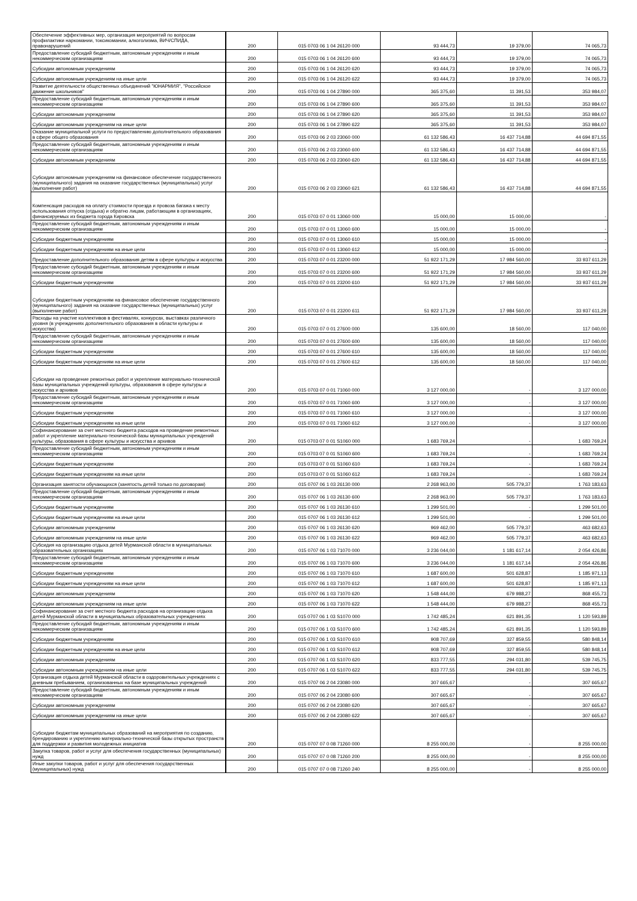| Обеспечение эффективных мер, организация мероприятий по вопросам профилактики наркомании, токсикомании, алкоголизма, ВИЧ/СПИДА, правонарушений | 200 | 015 0703 06 1 04 26120 000 | 93 444,73 | 19 379,00 | 74 065,73 |
| Предоставление субсидий бюджетным, автономным учреждениям и иным некоммерческим организациям | 200 | 015 0703 06 1 04 26120 600 | 93 444,73 | 19 379,00 | 74 065,73 |
| Субсидии автономным учреждениям | 200 | 015 0703 06 1 04 26120 620 | 93 444,73 | 19 379,00 | 74 065,73 |
| Субсидии автономным учреждениям на иные цели | 200 | 015 0703 06 1 04 26120 622 | 93 444,73 | 19 379,00 | 74 065,73 |
| Развитие деятельности общественных объединений "ЮНАРМИЯ", "Российское движение школьников" | 200 | 015 0703 06 1 04 27890 000 | 365 375,60 | 11 391,53 | 353 984,07 |
| Предоставление субсидий бюджетным, автономным учреждениям и иным некоммерческим организациям | 200 | 015 0703 06 1 04 27890 600 | 365 375,60 | 11 391,53 | 353 984,07 |
| Субсидии автономным учреждениям | 200 | 015 0703 06 1 04 27890 620 | 365 375,60 | 11 391,53 | 353 984,07 |
| Субсидии автономным учреждениям на иные цели | 200 | 015 0703 06 1 04 27890 622 | 365 375,60 | 11 391,53 | 353 984,07 |
| Оказание муниципальной услуги по предоставлению дополнительного образования в сфере общего образования | 200 | 015 0703 06 2 03 23060 000 | 61 132 586,43 | 16 437 714,88 | 44 694 871,55 |
| Предоставление субсидий бюджетным, автономным учреждениям и иным некоммерческим организациям | 200 | 015 0703 06 2 03 23060 600 | 61 132 586,43 | 16 437 714,88 | 44 694 871,55 |
| Субсидии автономным учреждениям | 200 | 015 0703 06 2 03 23060 620 | 61 132 586,43 | 16 437 714,88 | 44 694 871,55 |
| Субсидии автономным учреждениям на финансовое обеспечение государственного (муниципального) задания на оказание государственных (муниципальных) услуг (выполнение работ) | 200 | 015 0703 06 2 03 23060 621 | 61 132 586,43 | 16 437 714,88 | 44 694 871,55 |
| Компенсация расходов на оплату стоимости проезда и провоза багажа к месту использования отпуска (отдыха) и обратно лицам, работающим в организациях, финансируемых из бюджета города Кировска | 200 | 015 0703 07 0 01 13060 000 | 15 000,00 | 15 000,00 | - |
| Предоставление субсидий бюджетным, автономным учреждениям и иным некоммерческим организациям | 200 | 015 0703 07 0 01 13060 600 | 15 000,00 | 15 000,00 | - |
| Субсидии бюджетным учреждениям | 200 | 015 0703 07 0 01 13060 610 | 15 000,00 | 15 000,00 | - |
| Субсидии бюджетным учреждениям на иные цели | 200 | 015 0703 07 0 01 13060 612 | 15 000,00 | 15 000,00 | - |
| Предоставление дополнительного образования детям в сфере культуры и искусства | 200 | 015 0703 07 0 01 23200 000 | 51 922 171,29 | 17 984 560,00 | 33 937 611,29 |
| Предоставление субсидий бюджетным, автономным учреждениям и иным некоммерческим организациям | 200 | 015 0703 07 0 01 23200 600 | 51 922 171,29 | 17 984 560,00 | 33 937 611,29 |
| Субсидии бюджетным учреждениям | 200 | 015 0703 07 0 01 23200 610 | 51 922 171,29 | 17 984 560,00 | 33 937 611,29 |
| Субсидии бюджетным учреждениям на финансовое обеспечение государственного (муниципального) задания на оказание государственных (муниципальных) услуг (выполнение работ) | 200 | 015 0703 07 0 01 23200 611 | 51 922 171,29 | 17 984 560,00 | 33 937 611,29 |
| Расходы на участие коллективов в фестивалях, конкурсах, выставках различного уровня (в учреждениях дополнительного образования в области культуры и искусства) | 200 | 015 0703 07 0 01 27600 000 | 135 600,00 | 18 560,00 | 117 040,00 |
| Предоставление субсидий бюджетным, автономным учреждениям и иным некоммерческим организациям | 200 | 015 0703 07 0 01 27600 600 | 135 600,00 | 18 560,00 | 117 040,00 |
| Субсидии бюджетным учреждениям | 200 | 015 0703 07 0 01 27600 610 | 135 600,00 | 18 560,00 | 117 040,00 |
| Субсидии бюджетным учреждениям на иные цели | 200 | 015 0703 07 0 01 27600 612 | 135 600,00 | 18 560,00 | 117 040,00 |
| Субсидии на проведение ремонтных работ и укрепление материально-технической базы муниципальных учреждений культуры, образования в сфере культуры и искусства и архивов | 200 | 015 0703 07 0 01 71060 000 | 3 127 000,00 | - | 3 127 000,00 |
| Предоставление субсидий бюджетным, автономным учреждениям и иным некоммерческим организациям | 200 | 015 0703 07 0 01 71060 600 | 3 127 000,00 | - | 3 127 000,00 |
| Субсидии бюджетным учреждениям | 200 | 015 0703 07 0 01 71060 610 | 3 127 000,00 | - | 3 127 000,00 |
| Субсидии бюджетным учреждениям на иные цели | 200 | 015 0703 07 0 01 71060 612 | 3 127 000,00 | - | 3 127 000,00 |
| Софинансирование за счет местного бюджета расходов на проведение ремонтных работ и укрепление материально-технической базы муниципальных учреждений культуры, образования в сфере культуры и искусства и архивов | 200 | 015 0703 07 0 01 S1060 000 | 1 683 769,24 | - | 1 683 769,24 |
| Предоставление субсидий бюджетным, автономным учреждениям и иным некоммерческим организациям | 200 | 015 0703 07 0 01 S1060 600 | 1 683 769,24 | - | 1 683 769,24 |
| Субсидии бюджетным учреждениям | 200 | 015 0703 07 0 01 S1060 610 | 1 683 769,24 | - | 1 683 769,24 |
| Субсидии бюджетным учреждениям на иные цели | 200 | 015 0703 07 0 01 S1060 612 | 1 683 769,24 | - | 1 683 769,24 |
| Организация занятости обучающихся (занятость детей только по договорам) | 200 | 015 0707 06 1 03 26130 000 | 2 268 963,00 | 505 779,37 | 1 763 183,63 |
| Предоставление субсидий бюджетным, автономным учреждениям и иным некоммерческим организациям | 200 | 015 0707 06 1 03 26130 600 | 2 268 963,00 | 505 779,37 | 1 763 183,63 |
| Субсидии бюджетным учреждениям | 200 | 015 0707 06 1 03 26130 610 | 1 299 501,00 | - | 1 299 501,00 |
| Субсидии бюджетным учреждениям на иные цели | 200 | 015 0707 06 1 03 26130 612 | 1 299 501,00 | - | 1 299 501,00 |
| Субсидии автономным учреждениям | 200 | 015 0707 06 1 03 26130 620 | 969 462,00 | 505 779,37 | 463 682,63 |
| Субсидии автономным учреждениям на иные цели | 200 | 015 0707 06 1 03 26130 622 | 969 462,00 | 505 779,37 | 463 682,63 |
| Субсидия на организацию отдыха детей Мурманской области в муниципальных образовательных организациях | 200 | 015 0707 06 1 03 71070 000 | 3 236 044,00 | 1 181 617,14 | 2 054 426,86 |
| Предоставление субсидий бюджетным, автономным учреждениям и иным некоммерческим организациям | 200 | 015 0707 06 1 03 71070 600 | 3 236 044,00 | 1 181 617,14 | 2 054 426,86 |
| Субсидии бюджетным учреждениям | 200 | 015 0707 06 1 03 71070 610 | 1 687 600,00 | 501 628,87 | 1 185 971,13 |
| Субсидии бюджетным учреждениям на иные цели | 200 | 015 0707 06 1 03 71070 612 | 1 687 600,00 | 501 628,87 | 1 185 971,13 |
| Субсидии автономным учреждениям | 200 | 015 0707 06 1 03 71070 620 | 1 548 444,00 | 679 988,27 | 868 455,73 |
| Субсидии автономным учреждениям на иные цели | 200 | 015 0707 06 1 03 71070 622 | 1 548 444,00 | 679 988,27 | 868 455,73 |
| Софинансирование за счет местного бюджета расходов на организацию отдыха детей Мурманской области в муниципальных образовательных учреждениях | 200 | 015 0707 06 1 03 S1070 000 | 1 742 485,24 | 621 891,35 | 1 120 593,89 |
| Предоставление субсидий бюджетным, автономным учреждениям и иным некоммерческим организациям | 200 | 015 0707 06 1 03 S1070 600 | 1 742 485,24 | 621 891,35 | 1 120 593,89 |
| Субсидии бюджетным учреждениям | 200 | 015 0707 06 1 03 S1070 610 | 908 707,69 | 327 859,55 | 580 848,14 |
| Субсидии бюджетным учреждениям на иные цели | 200 | 015 0707 06 1 03 S1070 612 | 908 707,69 | 327 859,55 | 580 848,14 |
| Субсидии автономным учреждениям | 200 | 015 0707 06 1 03 S1070 620 | 833 777,55 | 294 031,80 | 539 745,75 |
| Субсидии автономным учреждениям на иные цели | 200 | 015 0707 06 1 03 S1070 622 | 833 777,55 | 294 031,80 | 539 745,75 |
| Организация отдыха детей Мурманской области в оздоровительных учреждениях с дневным пребыванием, организованных на базе муниципальных учреждений | 200 | 015 0707 06 2 04 23080 000 | 307 665,67 | - | 307 665,67 |
| Предоставление субсидий бюджетным, автономным учреждениям и иным некоммерческим организациям | 200 | 015 0707 06 2 04 23080 600 | 307 665,67 | - | 307 665,67 |
| Субсидии автономным учреждениям | 200 | 015 0707 06 2 04 23080 620 | 307 665,67 | - | 307 665,67 |
| Субсидии автономным учреждениям на иные цели | 200 | 015 0707 06 2 04 23080 622 | 307 665,67 | - | 307 665,67 |
| Субсидии бюджетам муниципальных образований на мероприятия по созданию, брендированию и укреплению материально-технической базы открытых пространств для поддержки и развития молодежных инициатив | 200 | 015 0707 07 0 08 71260 000 | 8 255 000,00 | - | 8 255 000,00 |
| Закупка товаров, работ и услуг для обеспечения государственных (муниципальных) нужд | 200 | 015 0707 07 0 08 71260 200 | 8 255 000,00 | - | 8 255 000,00 |
| Иные закупки товаров, работ и услуг для обеспечения государственных (муниципальных) нужд | 200 | 015 0707 07 0 08 71260 240 | 8 255 000,00 | - | 8 255 000,00 |